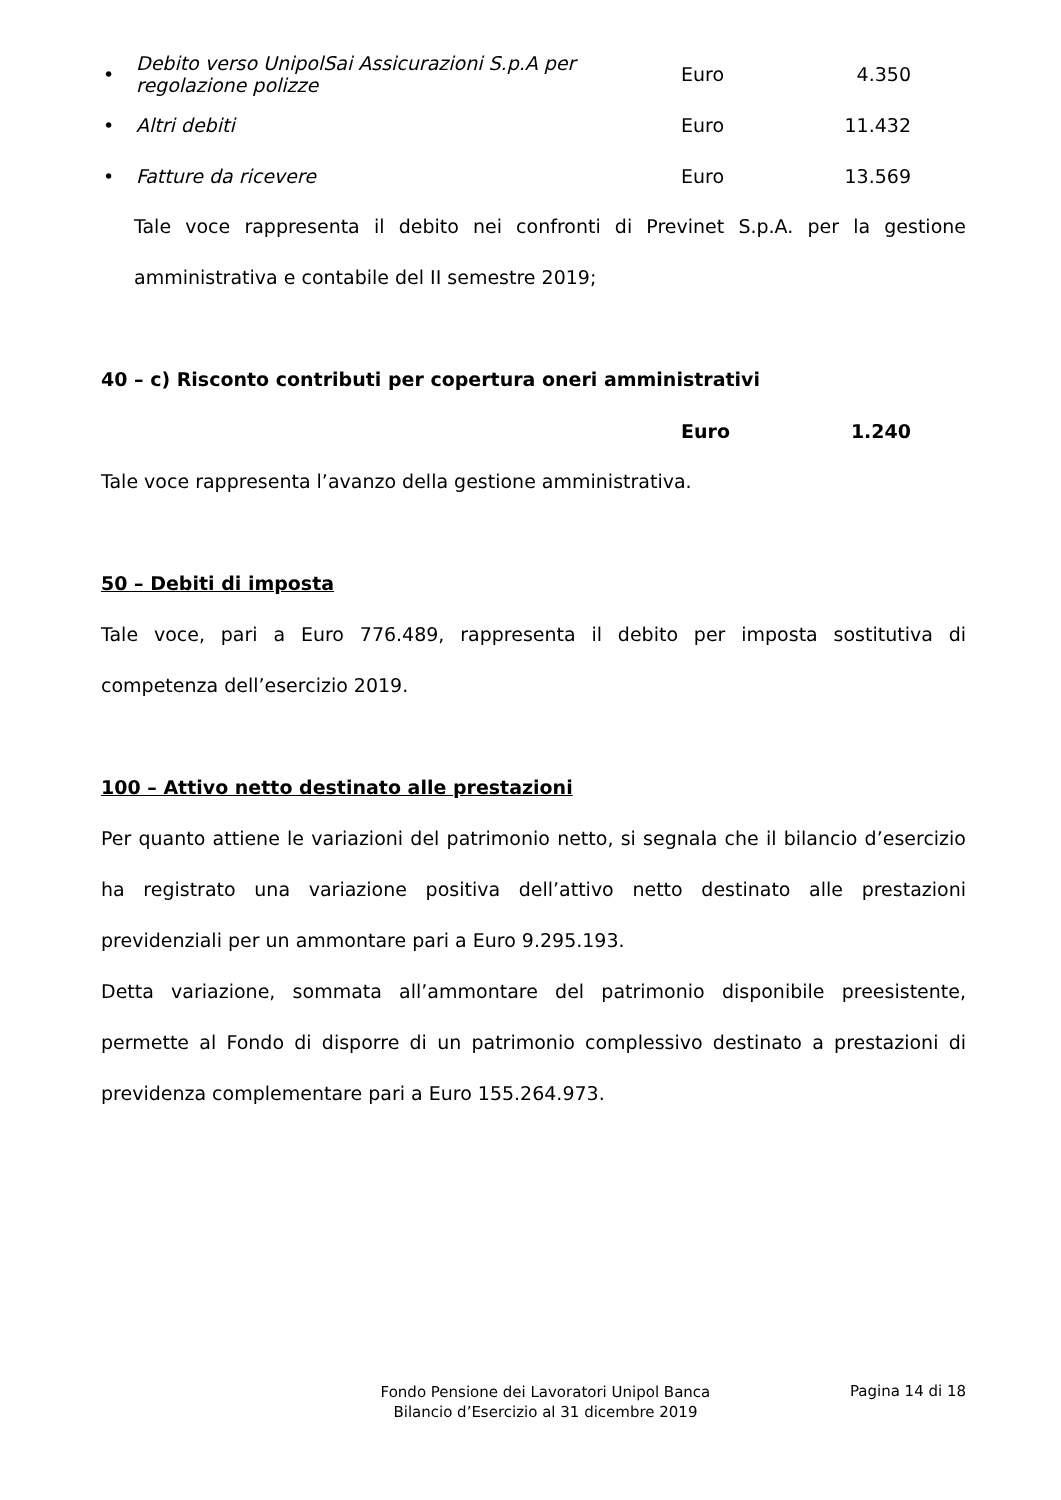• Debito verso UnipolSai Assicurazioni S.p.A per regolazione polizze Euro 4.350
• Altri debiti Euro 11.432
• Fatture da ricevere Euro 13.569
Tale voce rappresenta il debito nei confronti di Previnet S.p.A. per la gestione amministrativa e contabile del II semestre 2019;
40 – c) Risconto contributi per copertura oneri amministrativi
Euro 1.240
Tale voce rappresenta l’avanzo della gestione amministrativa.
50 – Debiti di imposta
Tale voce, pari a Euro 776.489, rappresenta il debito per imposta sostitutiva di competenza dell’esercizio 2019.
100 – Attivo netto destinato alle prestazioni
Per quanto attiene le variazioni del patrimonio netto, si segnala che il bilancio d’esercizio ha registrato una variazione positiva dell’attivo netto destinato alle prestazioni previdenziali per un ammontare pari a Euro 9.295.193.
Detta variazione, sommata all’ammontare del patrimonio disponibile preesistente, permette al Fondo di disporre di un patrimonio complessivo destinato a prestazioni di previdenza complementare pari a Euro 155.264.973.
Fondo Pensione dei Lavoratori Unipol Banca
Bilancio d’Esercizio al 31 dicembre 2019
Pagina 14 di 18